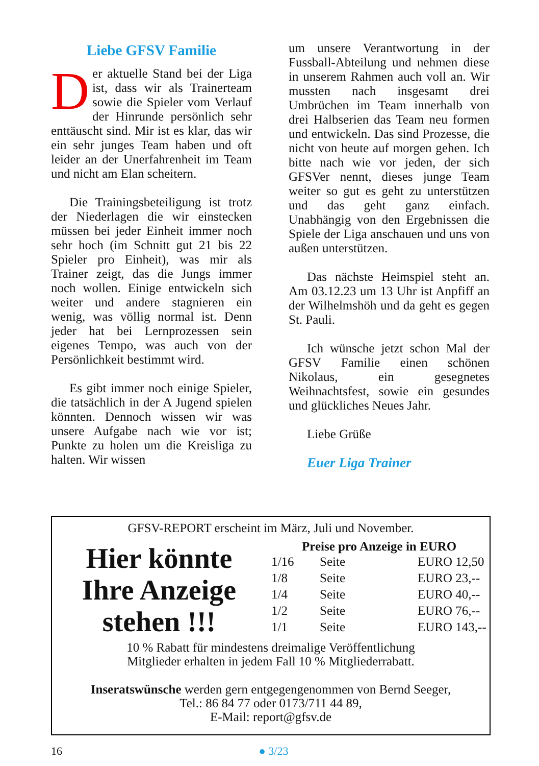Liebe GFSV Familie
Der aktuelle Stand bei der Liga ist, dass wir als Trainerteam sowie die Spieler vom Verlauf der Hinrunde persönlich sehr enttäuscht sind. Mir ist es klar, das wir ein sehr junges Team haben und oft leider an der Unerfahrenheit im Team und nicht am Elan scheitern.
Die Trainingsbeteiligung ist trotz der Niederlagen die wir einstecken müssen bei jeder Einheit immer noch sehr hoch (im Schnitt gut 21 bis 22 Spieler pro Einheit), was mir als Trainer zeigt, das die Jungs immer noch wollen. Einige entwickeln sich weiter und andere stagnieren ein wenig, was völlig normal ist. Denn jeder hat bei Lernprozessen sein eigenes Tempo, was auch von der Persönlichkeit bestimmt wird.
Es gibt immer noch einige Spieler, die tatsächlich in der A Jugend spielen könnten. Dennoch wissen wir was unsere Aufgabe nach wie vor ist; Punkte zu holen um die Kreisliga zu halten. Wir wissen
um unsere Verantwortung in der Fussball-Abteilung und nehmen diese in unserem Rahmen auch voll an. Wir mussten nach insgesamt drei Umbrüchen im Team innerhalb von drei Halbserien das Team neu formen und entwickeln. Das sind Prozesse, die nicht von heute auf morgen gehen. Ich bitte nach wie vor jeden, der sich GFSVer nennt, dieses junge Team weiter so gut es geht zu unterstützen und das geht ganz einfach. Unabhängig von den Ergebnissen die Spiele der Liga anschauen und uns von außen unterstützen.
Das nächste Heimspiel steht an. Am 03.12.23 um 13 Uhr ist Anpfiff an der Wilhelmshöh und da geht es gegen St. Pauli.
Ich wünsche jetzt schon Mal der GFSV Familie einen schönen Nikolaus, ein gesegnetes Weihnachtsfest, sowie ein gesundes und glückliches Neues Jahr.
Liebe Grüße
Euer Liga Trainer
GFSV-REPORT erscheint im März, Juli und November.
Hier könnte
Ihre Anzeige
stehen !!!
Preise pro Anzeige in EURO
| 1/16 | Seite | EURO 12,50 |
| 1/8 | Seite | EURO 23,-- |
| 1/4 | Seite | EURO 40,-- |
| 1/2 | Seite | EURO 76,-- |
| 1/1 | Seite | EURO 143,-- |
10 % Rabatt für mindestens dreimalige Veröffentlichung
Mitglieder erhalten in jedem Fall 10 % Mitgliederrabatt.
Inseratswünsche werden gern entgegengenommen von Bernd Seeger,
Tel.: 86 84 77 oder 0173/711 44 89,
E-Mail: report@gfsv.de
16 ● 3/23